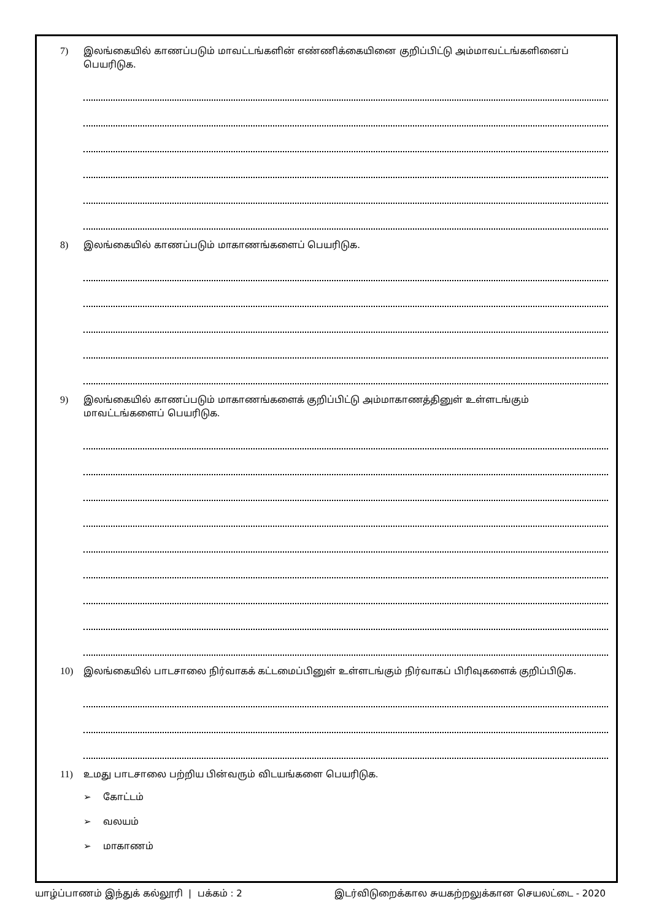7) இலங்கையில் காணப்படும் மாவட்டங்களின் எண்ணிக்கையினை குறிப்பிட்டு அம்மாவட்டங்களினைப் பெயரிடுக.
8) இலங்கையில் காணப்படும் மாகாணங்களைப் பெயரிடுக.
9) இலங்கையில் காணப்படும் மாகாணங்களைக் குறிப்பிட்டு அம்மாகாணத்தினுள் உள்ளடங்கும் மாவட்டங்களைப் பெயரிடுக.
10) இலங்கையில் பாடசாலை நிர்வாகக் கட்டமைப்பினுள் உள்ளடங்கும் நிர்வாகப் பிரிவுகளைக் குறிப்பிடுக.
11) உமது பாடசாலை பற்றிய பின்வரும் விடயங்களை பெயரிடுக.
➢ கோட்டம்
➢ வலயம்
➢ மாகாணம்
யாழ்ப்பாணம் இந்துக் கல்லூரி | பக்கம் : 2 இடர்விடுறைக்கால சுயகற்றலுக்கான செயலட்டை - 2020